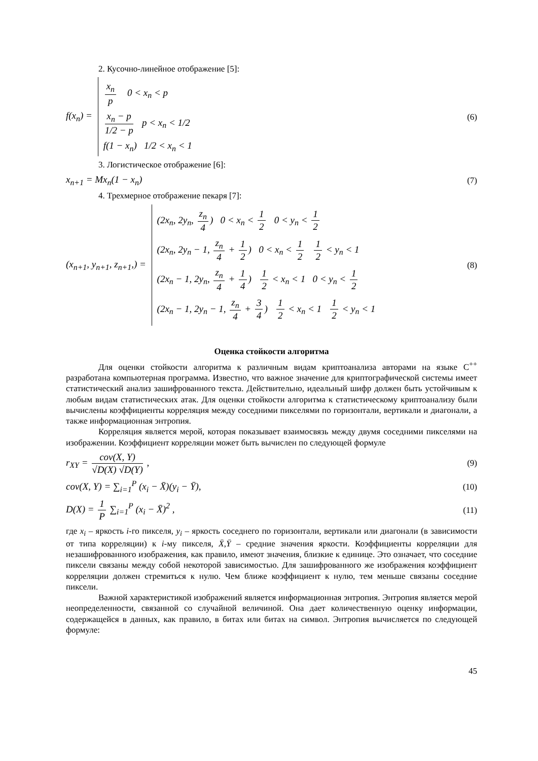2. Кусочно-линейное отображение [5]:
f(x<sub>n</sub>) =
x<sub>n</sub> p 0 < x<sub>n</sub> < p
x<sub>n</sub> − p 1/2 − p p < x<sub>n</sub> < 1/2
f(1 − x<sub>n</sub>) 1/2 < x<sub>n</sub> < 1
(6)
3. Логистическое отображение [6]:
x<sub>n+1</sub> = Mx<sub>n</sub>(1 − x<sub>n</sub>) (7)
4. Трехмерное отображение пекаря [7]:
(x<sub>n+1</sub>, y<sub>n+1</sub>, z<sub>n+1</sub>,) =
(2x<sub>n</sub>, 2y<sub>n</sub>, z<sub>n</sub> 4) 0 < x<sub>n</sub> < 1 2 0 < y<sub>n</sub> < 1 2
(2x<sub>n</sub>, 2y<sub>n</sub> − 1, z<sub>n</sub> 4 + 1 2) 0 < x<sub>n</sub> < 1 2 1 2 < y<sub>n</sub> < 1
(2x<sub>n</sub> − 1, 2y<sub>n</sub>, z<sub>n</sub> 4 + 1 4) 1 2 < x<sub>n</sub> < 1 0 < y<sub>n</sub> < 1 2
(2x<sub>n</sub> − 1, 2y<sub>n</sub> − 1, z<sub>n</sub> 4 + 3 4) 1 2 < x<sub>n</sub> < 1 1 2 < y<sub>n</sub> < 1
(8)
Оценка стойкости алгоритма
Для оценки стойкости алгоритма к различным видам криптоанализа авторами на языке С<sup>++</sup> разработана компьютерная программа. Известно, что важное значение для криптографической системы имеет статистический анализ зашифрованного текста. Действительно, идеальный шифр должен быть устойчивым к любым видам статистических атак. Для оценки стойкости алгоритма к статистическому криптоанализу были вычислены коэффициенты корреляция между соседними пикселями по горизонтали, вертикали и диагонали, а также информационная энтропия.
Корреляция является мерой, которая показывает взаимосвязь между двумя соседними пикселями на изображении. Коэффициент корреляции может быть вычислен по следующей формуле
r<sub>XY</sub> = cov(X, Y) √D(X) √D(Y) , (9)
cov(X, Y) = ∑<sub>i=1</sub><sup>P</sup> (x<sub>i</sub> − X̄)(y<sub>i</sub> − Ȳ),
(10)
D(X) = 1 P ∑<sub>i=1</sub><sup>P</sup> (x<sub>i</sub> − X̄)<sup>2</sup> , (11)
где x<sub>i</sub> – яркость i-го пикселя, y<sub>i</sub> – яркость соседнего по горизонтали, вертикали или диагонали (в зависимости от типа корреляции) к i-му пикселя, X̄,Ȳ – средние значения яркости. Коэффициенты корреляции для незашифрованного изображения, как правило, имеют значения, близкие к единице. Это означает, что соседние пиксели связаны между собой некоторой зависимостью. Для зашифрованного же изображения коэффициент корреляции должен стремиться к нулю. Чем ближе коэффициент к нулю, тем меньше связаны соседние пиксели.
Важной характеристикой изображений является информационная энтропия. Энтропия является мерой неопределенности, связанной со случайной величиной. Она дает количественную оценку информации, содержащейся в данных, как правило, в битах или битах на символ. Энтропия вычисляется по следующей формуле:
45